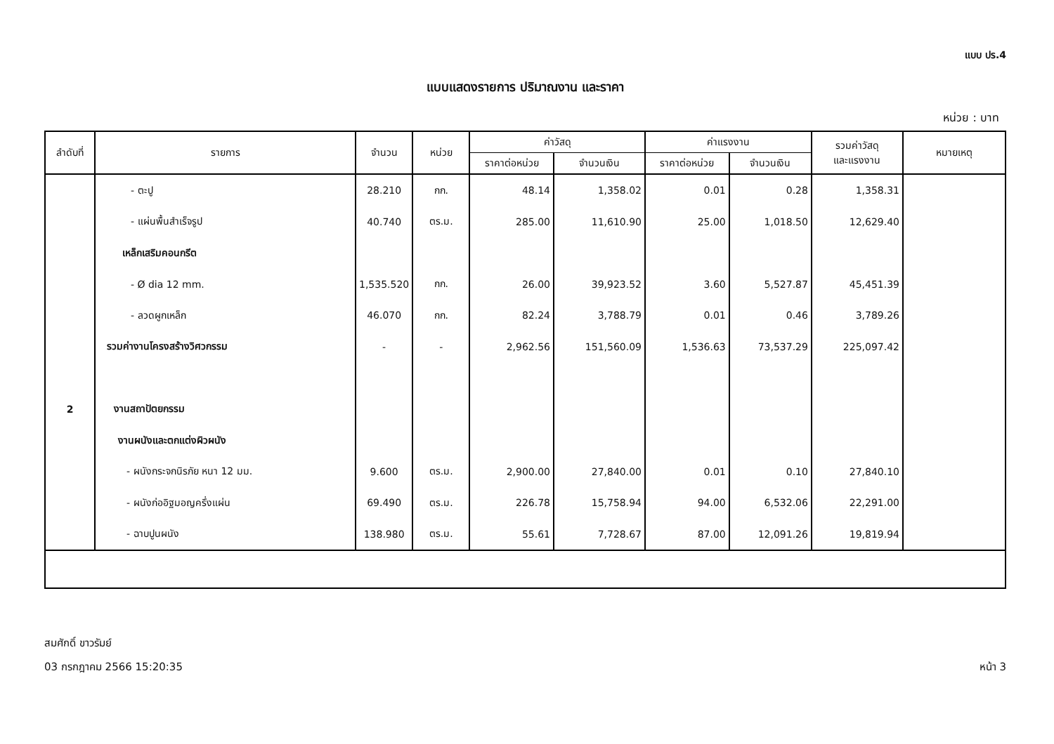แบบ ปร.4
แบบแสดงรายการ ปริมาณงาน และราคา
หน่วย : บาท
| ลำดับที่ | รายการ | จำนวน | หน่วย | ค่าวัสดุ | | ค่าแรงงาน | | รวมค่าวัสดุ และแรงงาน | หมายเหตุ |
| --- | --- | --- | --- | --- | --- | --- | --- | --- | --- |
| | | | | ราคาต่อหน่วย | จำนวนเงิน | ราคาต่อหน่วย | จำนวนเงิน | | |
| | - ตะปู | 28.210 | กก. | 48.14 | 1,358.02 | 0.01 | 0.28 | 1,358.31 | |
| | - แผ่นพื้นสำเร็จรูป | 40.740 | ตร.ม. | 285.00 | 11,610.90 | 25.00 | 1,018.50 | 12,629.40 | |
| | เหล็กเสริมคอนกรีต | | | | | | | | |
| | - Ø dia 12 mm. | 1,535.520 | กก. | 26.00 | 39,923.52 | 3.60 | 5,527.87 | 45,451.39 | |
| | - ลวดผูกเหล็ก | 46.070 | กก. | 82.24 | 3,788.79 | 0.01 | 0.46 | 3,789.26 | |
| | รวมค่างานโครงสร้างวิศวกรรม | - | - | 2,962.56 | 151,560.09 | 1,536.63 | 73,537.29 | 225,097.42 | |
| 2 | งานสถาปัตยกรรม | | | | | | | | |
| | งานผนังและตกแต่งผิวผนัง | | | | | | | | |
| | - ผนังกระจกนิรภัย หนา 12 มม. | 9.600 | ตร.ม. | 2,900.00 | 27,840.00 | 0.01 | 0.10 | 27,840.10 | |
| | - ผนังก่ออิฐมอญครึ่งแผ่น | 69.490 | ตร.ม. | 226.78 | 15,758.94 | 94.00 | 6,532.06 | 22,291.00 | |
| | - ฉาบปูนผนัง | 138.980 | ตร.ม. | 55.61 | 7,728.67 | 87.00 | 12,091.26 | 19,819.94 | |
สมศักดิ์ ขาวรัมย์
03 กรกฎาคม 2566 15:20:35
หน้า 3